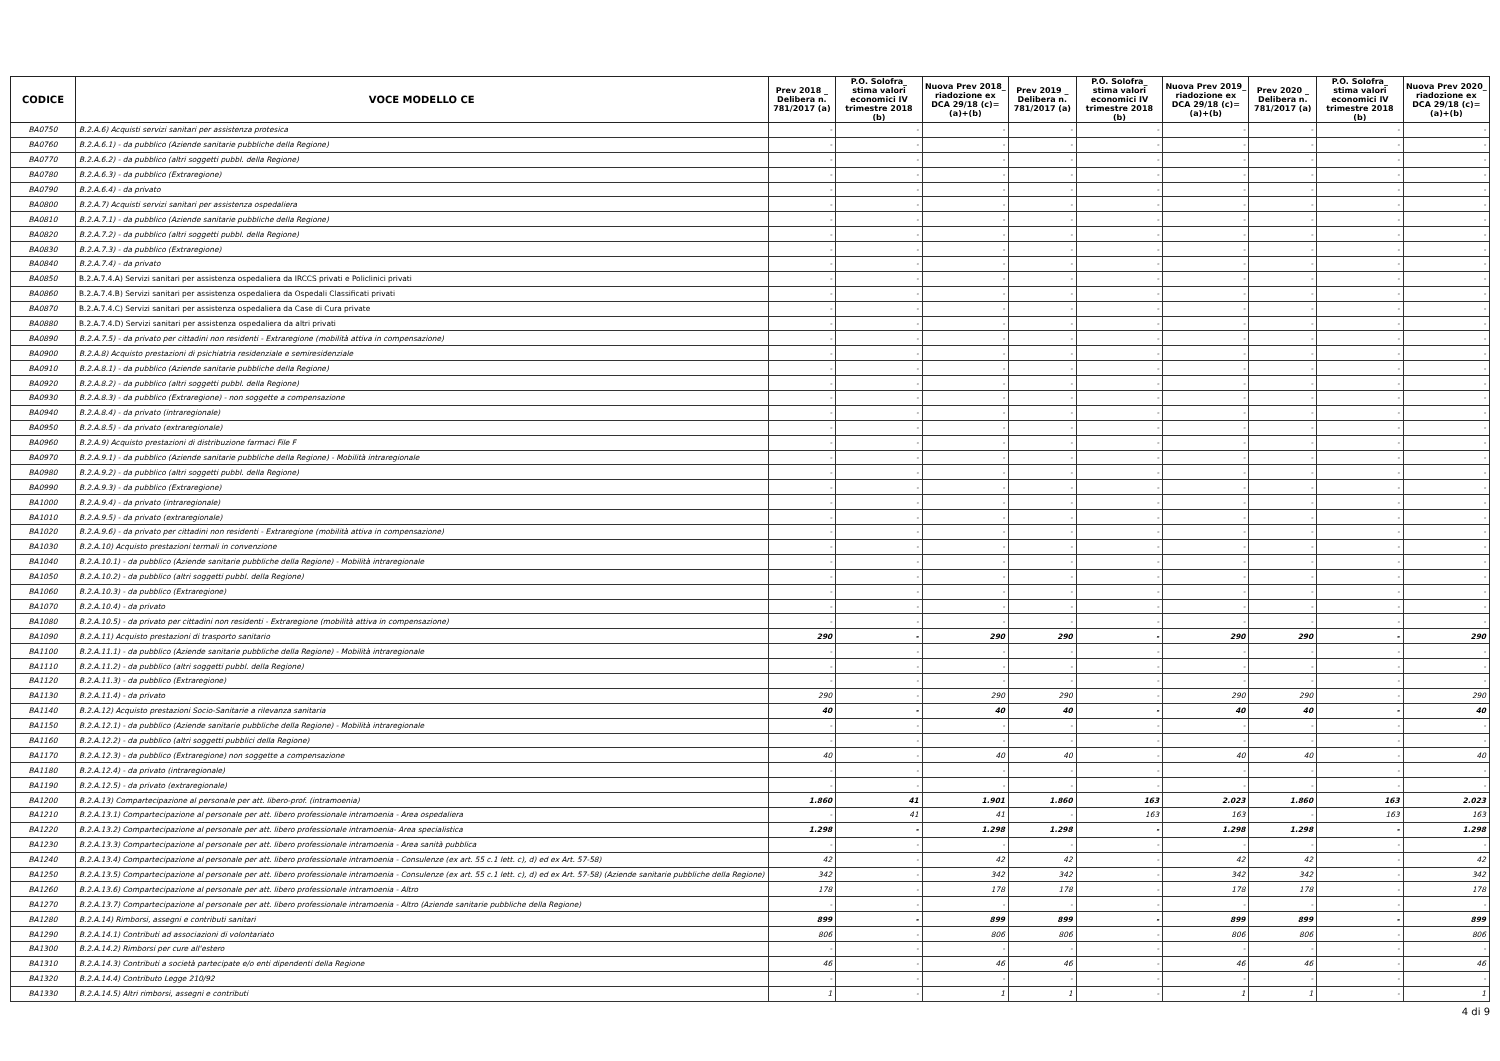| CODICE | VOCE MODELLO CE | Prev 2018 _ Delibera n. 781/2017 (a) | P.O. Solofra_ stima valori economici IV trimestre 2018 (b) | Nuova Prev 2018_ riadozione ex DCA 29/18 (c)=(a)+(b) | Prev 2019 _ Delibera n. 781/2017 (a) | P.O. Solofra_ stima valori economici IV trimestre 2018 (b) | Nuova Prev 2019_ riadozione ex DCA 29/18 (c)=(a)+(b) | Prev 2020 _ Delibera n. 781/2017 (a) | P.O. Solofra_ stima valori economici IV trimestre 2018 (b) | Nuova Prev 2020_ riadozione ex DCA 29/18 (c)=(a)+(b) |
| --- | --- | --- | --- | --- | --- | --- | --- | --- | --- | --- |
| BA0750 | B.2.A.6) Acquisti servizi sanitari per assistenza protesica | - | - | - | - | - | - | - | - | - |
| BA0760 | B.2.A.6.1) - da pubblico (Aziende sanitarie pubbliche della Regione) | - | - | - | - | - | - | - | - | - |
| BA0770 | B.2.A.6.2) - da pubblico (altri soggetti pubbl. della Regione) | - | - | - | - | - | - | - | - | - |
| BA0780 | B.2.A.6.3) - da pubblico (Extraregione) | - | - | - | - | - | - | - | - | - |
| BA0790 | B.2.A.6.4) - da privato | - | - | - | - | - | - | - | - | - |
| BA0800 | B.2.A.7) Acquisti servizi sanitari per assistenza ospedaliera | - | - | - | - | - | - | - | - | - |
| BA0810 | B.2.A.7.1) - da pubblico (Aziende sanitarie pubbliche della Regione) | - | - | - | - | - | - | - | - | - |
| BA0820 | B.2.A.7.2) - da pubblico (altri soggetti pubbl. della Regione) | - | - | - | - | - | - | - | - | - |
| BA0830 | B.2.A.7.3) - da pubblico (Extraregione) | - | - | - | - | - | - | - | - | - |
| BA0840 | B.2.A.7.4) - da privato | - | - | - | - | - | - | - | - | - |
| BA0850 | B.2.A.7.4.A) Servizi sanitari per assistenza ospedaliera da IRCCS privati e Policlinici privati | - | - | - | - | - | - | - | - | - |
| BA0860 | B.2.A.7.4.B) Servizi sanitari per assistenza ospedaliera da Ospedali Classificati privati | - | - | - | - | - | - | - | - | - |
| BA0870 | B.2.A.7.4.C) Servizi sanitari per assistenza ospedaliera da Case di Cura private | - | - | - | - | - | - | - | - | - |
| BA0880 | B.2.A.7.4.D) Servizi sanitari per assistenza ospedaliera da altri privati | - | - | - | - | - | - | - | - | - |
| BA0890 | B.2.A.7.5) - da privato per cittadini non residenti - Extraregione (mobilità attiva in compensazione) | - | - | - | - | - | - | - | - | - |
| BA0900 | B.2.A.8) Acquisto prestazioni di psichiatria residenziale e semiresidenziale | - | - | - | - | - | - | - | - | - |
| BA0910 | B.2.A.8.1) - da pubblico (Aziende sanitarie pubbliche della Regione) | - | - | - | - | - | - | - | - | - |
| BA0920 | B.2.A.8.2) - da pubblico (altri soggetti pubbl. della Regione) | - | - | - | - | - | - | - | - | - |
| BA0930 | B.2.A.8.3) - da pubblico (Extraregione) - non soggette a compensazione | - | - | - | - | - | - | - | - | - |
| BA0940 | B.2.A.8.4) - da privato (intraregionale) | - | - | - | - | - | - | - | - | - |
| BA0950 | B.2.A.8.5) - da privato (extraregionale) | - | - | - | - | - | - | - | - | - |
| BA0960 | B.2.A.9) Acquisto prestazioni di distribuzione farmaci File F | - | - | - | - | - | - | - | - | - |
| BA0970 | B.2.A.9.1) - da pubblico (Aziende sanitarie pubbliche della Regione) - Mobilità intraregionale | - | - | - | - | - | - | - | - | - |
| BA0980 | B.2.A.9.2) - da pubblico (altri soggetti pubbl. della Regione) | - | - | - | - | - | - | - | - | - |
| BA0990 | B.2.A.9.3) - da pubblico (Extraregione) | - | - | - | - | - | - | - | - | - |
| BA1000 | B.2.A.9.4) - da privato (intraregionale) | - | - | - | - | - | - | - | - | - |
| BA1010 | B.2.A.9.5) - da privato (extraregionale) | - | - | - | - | - | - | - | - | - |
| BA1020 | B.2.A.9.6) - da privato per cittadini non residenti - Extraregione (mobilità attiva in compensazione) | - | - | - | - | - | - | - | - | - |
| BA1030 | B.2.A.10) Acquisto prestazioni termali in convenzione | - | - | - | - | - | - | - | - | - |
| BA1040 | B.2.A.10.1) - da pubblico (Aziende sanitarie pubbliche della Regione) - Mobilità intraregionale | - | - | - | - | - | - | - | - | - |
| BA1050 | B.2.A.10.2) - da pubblico (altri soggetti pubbl. della Regione) | - | - | - | - | - | - | - | - | - |
| BA1060 | B.2.A.10.3) - da pubblico (Extraregione) | - | - | - | - | - | - | - | - | - |
| BA1070 | B.2.A.10.4) - da privato | - | - | - | - | - | - | - | - | - |
| BA1080 | B.2.A.10.5) - da privato per cittadini non residenti - Extraregione (mobilità attiva in compensazione) | - | - | - | - | - | - | - | - | - |
| BA1090 | B.2.A.11) Acquisto prestazioni di trasporto sanitario | 290 | - | 290 | 290 | - | 290 | 290 | - | 290 |
| BA1100 | B.2.A.11.1) - da pubblico (Aziende sanitarie pubbliche della Regione) - Mobilità intraregionale | - | - | - | - | - | - | - | - | - |
| BA1110 | B.2.A.11.2) - da pubblico (altri soggetti pubbl. della Regione) | - | - | - | - | - | - | - | - | - |
| BA1120 | B.2.A.11.3) - da pubblico (Extraregione) | - | - | - | - | - | - | - | - | - |
| BA1130 | B.2.A.11.4) - da privato | 290 | - | 290 | 290 | - | 290 | 290 | - | 290 |
| BA1140 | B.2.A.12) Acquisto prestazioni Socio-Sanitarie a rilevanza sanitaria | 40 | - | 40 | 40 | - | 40 | 40 | - | 40 |
| BA1150 | B.2.A.12.1) - da pubblico (Aziende sanitarie pubbliche della Regione) - Mobilità intraregionale | - | - | - | - | - | - | - | - | - |
| BA1160 | B.2.A.12.2) - da pubblico (altri soggetti pubblici della Regione) | - | - | - | - | - | - | - | - | - |
| BA1170 | B.2.A.12.3) - da pubblico (Extraregione) non soggette a compensazione | 40 | - | 40 | 40 | - | 40 | 40 | - | 40 |
| BA1180 | B.2.A.12.4) - da privato (intraregionale) | - | - | - | - | - | - | - | - | - |
| BA1190 | B.2.A.12.5) - da privato (extraregionale) | - | - | - | - | - | - | - | - | - |
| BA1200 | B.2.A.13) Compartecipazione al personale per att. libero-prof. (intramoenia) | 1.860 | 41 | 1.901 | 1.860 | 163 | 2.023 | 1.860 | 163 | 2.023 |
| BA1210 | B.2.A.13.1) Compartecipazione al personale per att. libero professionale intramoenia - Area ospedaliera | - | 41 | 41 | - | 163 | 163 | - | 163 | 163 |
| BA1220 | B.2.A.13.2) Compartecipazione al personale per att. libero professionale intramoenia- Area specialistica | 1.298 | - | 1.298 | 1.298 | - | 1.298 | 1.298 | - | 1.298 |
| BA1230 | B.2.A.13.3) Compartecipazione al personale per att. libero professionale intramoenia - Area sanità pubblica | - | - | - | - | - | - | - | - | - |
| BA1240 | B.2.A.13.4) Compartecipazione al personale per att. libero professionale intramoenia - Consulenze (ex art. 55 c.1 lett. c), d) ed ex Art. 57-58) | 42 | - | 42 | 42 | - | 42 | 42 | - | 42 |
| BA1250 | B.2.A.13.5) Compartecipazione al personale per att. libero professionale intramoenia - Consulenze (ex art. 55 c.1 lett. c), d) ed ex Art. 57-58) (Aziende sanitarie pubbliche della Regione) | 342 | - | 342 | 342 | - | 342 | 342 | - | 342 |
| BA1260 | B.2.A.13.6) Compartecipazione al personale per att. libero professionale intramoenia - Altro | 178 | - | 178 | 178 | - | 178 | 178 | - | 178 |
| BA1270 | B.2.A.13.7) Compartecipazione al personale per att. libero professionale intramoenia - Altro (Aziende sanitarie pubbliche della Regione) | - | - | - | - | - | - | - | - | - |
| BA1280 | B.2.A.14) Rimborsi, assegni e contributi sanitari | 899 | - | 899 | 899 | - | 899 | 899 | - | 899 |
| BA1290 | B.2.A.14.1) Contributi ad associazioni di volontariato | 806 | - | 806 | 806 | - | 806 | 806 | - | 806 |
| BA1300 | B.2.A.14.2) Rimborsi per cure all'estero | - | - | - | - | - | - | - | - | - |
| BA1310 | B.2.A.14.3) Contributi a società partecipate e/o enti dipendenti della Regione | 46 | - | 46 | 46 | - | 46 | 46 | - | 46 |
| BA1320 | B.2.A.14.4) Contributo Legge 210/92 | - | - | - | - | - | - | - | - | - |
| BA1330 | B.2.A.14.5) Altri rimborsi, assegni e contributi | 1 | - | 1 | 1 | - | 1 | 1 | - | 1 |
4 di 9